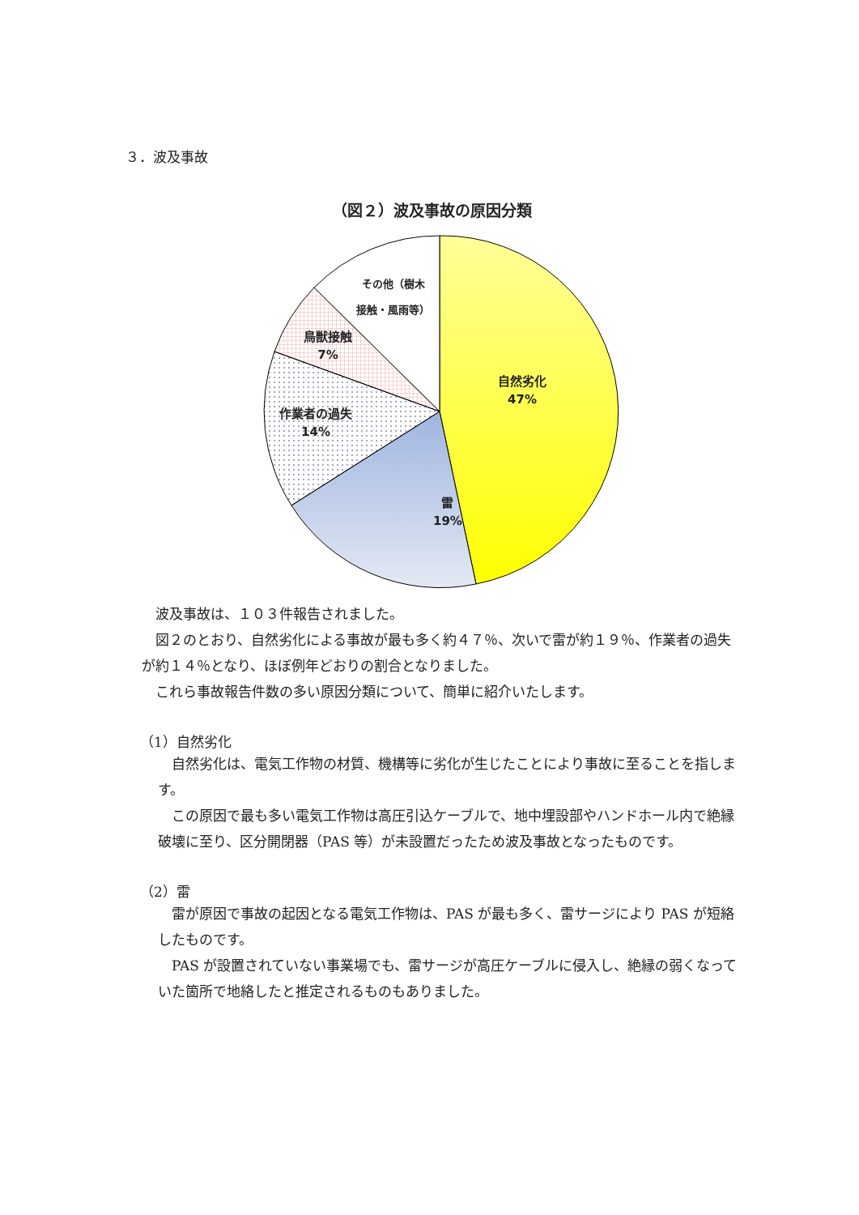３．波及事故
（図２）波及事故の原因分類
自然劣化
47%
雷
19%
作業者の過失
14%
鳥獣接触
7%
その他（樹木
接触・風雨等）
波及事故は、１０３件報告されました。
図２のとおり、自然劣化による事故が最も多く約４７％、次いで雷が約１９％、作業者の過失が約１４％となり、ほぼ例年どおりの割合となりました。
これら事故報告件数の多い原因分類について、簡単に紹介いたします。
（1）自然劣化
自然劣化は、電気工作物の材質、機構等に劣化が生じたことにより事故に至ることを指します。
この原因で最も多い電気工作物は高圧引込ケーブルで、地中埋設部やハンドホール内で絶縁破壊に至り、区分開閉器（PAS 等）が未設置だったため波及事故となったものです。
（2）雷
雷が原因で事故の起因となる電気工作物は、PAS が最も多く、雷サージにより PAS が短絡したものです。
PAS が設置されていない事業場でも、雷サージが高圧ケーブルに侵入し、絶縁の弱くなっていた箇所で地絡したと推定されるものもありました。